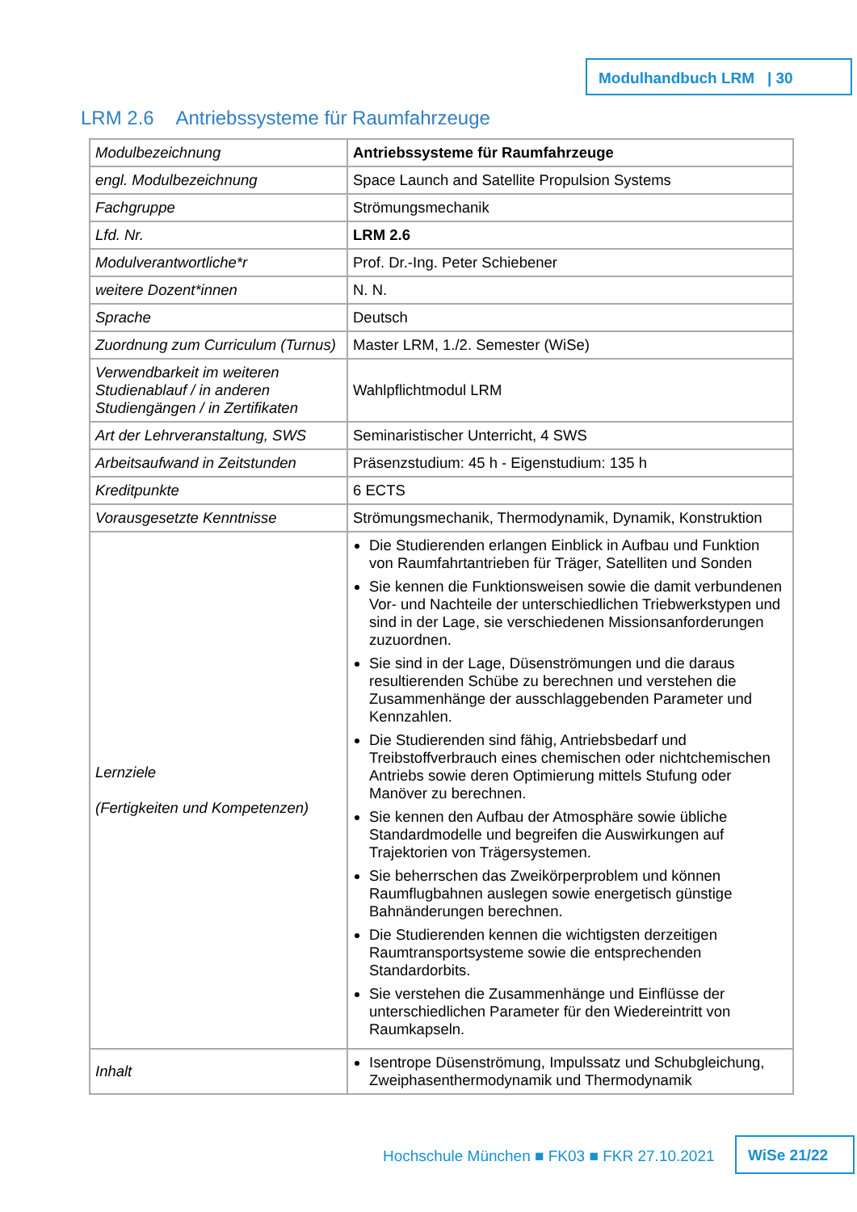Modulhandbuch LRM | 30
LRM 2.6 Antriebssysteme für Raumfahrzeuge
| Modulbezeichnung | Antriebssysteme für Raumfahrzeuge |
| engl. Modulbezeichnung | Space Launch and Satellite Propulsion Systems |
| Fachgruppe | Strömungsmechanik |
| Lfd. Nr. | LRM 2.6 |
| Modulverantwortliche*r | Prof. Dr.-Ing. Peter Schiebener |
| weitere Dozent*innen | N. N. |
| Sprache | Deutsch |
| Zuordnung zum Curriculum (Turnus) | Master LRM, 1./2. Semester (WiSe) |
| Verwendbarkeit im weiteren Studienablauf / in anderen Studiengängen / in Zertifikaten | Wahlpflichtmodul LRM |
| Art der Lehrveranstaltung, SWS | Seminaristischer Unterricht, 4 SWS |
| Arbeitsaufwand in Zeitstunden | Präsenzstudium: 45 h - Eigenstudium: 135 h |
| Kreditpunkte | 6 ECTS |
| Vorausgesetzte Kenntnisse | Strömungsmechanik, Thermodynamik, Dynamik, Konstruktion |
| Lernziele (Fertigkeiten und Kompetenzen) | Die Studierenden erlangen Einblick in Aufbau und Funktion von Raumfahrtantrieben für Träger, Satelliten und Sonden Sie kennen die Funktionsweisen sowie die damit verbundenen Vor- und Nachteile der unterschiedlichen Triebwerkstypen und sind in der Lage, sie verschiedenen Missionsanforderungen zuzuordnen. Sie sind in der Lage, Düsenströmungen und die daraus resultierenden Schübe zu berechnen und verstehen die Zusammenhänge der ausschlaggebenden Parameter und Kennzahlen. Die Studierenden sind fähig, Antriebsbedarf und Treibstoffverbrauch eines chemischen oder nichtchemischen Antriebs sowie deren Optimierung mittels Stufung oder Manöver zu berechnen. Sie kennen den Aufbau der Atmosphäre sowie übliche Standardmodelle und begreifen die Auswirkungen auf Trajektorien von Trägersystemen. Sie beherrschen das Zweikörperproblem und können Raumflugbahnen auslegen sowie energetisch günstige Bahnänderungen berechnen. Die Studierenden kennen die wichtigsten derzeitigen Raumtransportsysteme sowie die entsprechenden Standardorbits. Sie verstehen die Zusammenhänge und Einflüsse der unterschiedlichen Parameter für den Wiedereintritt von Raumkapseln. |
| Inhalt | Isentrope Düsenströmung, Impulssatz und Schubgleichung, Zweiphasenthermodynamik und Thermodynamik |
Hochschule München ■ FK03 ■ FKR 27.10.2021
WiSe 21/22